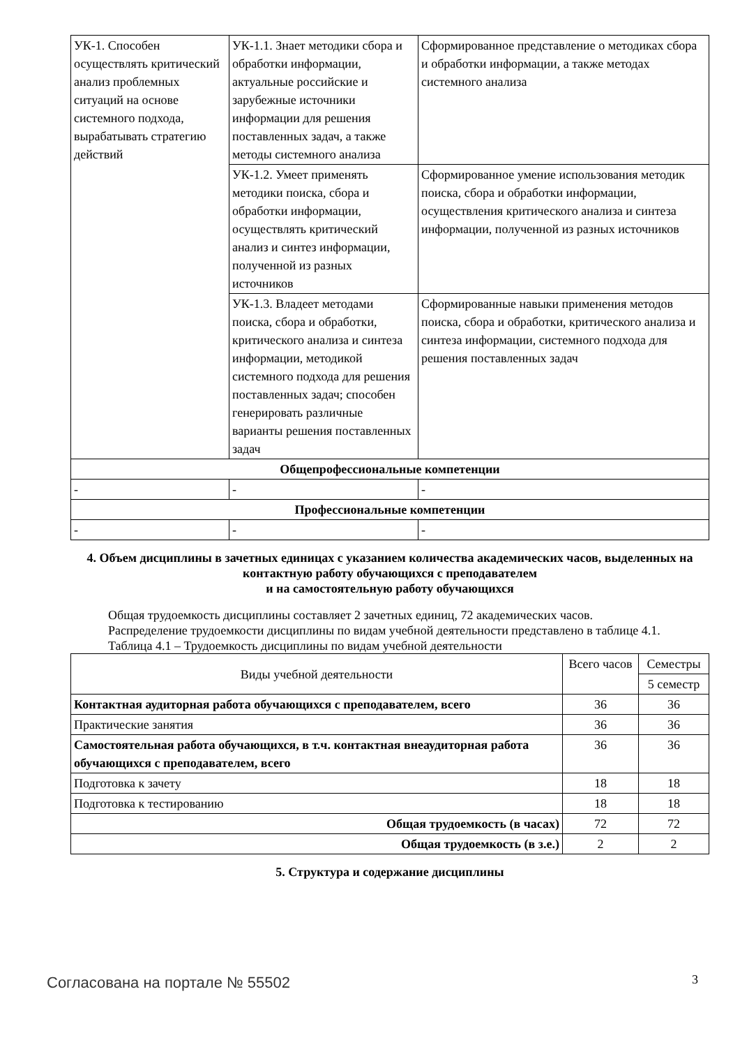| УК-1. Способен осуществлять критический анализ проблемных ситуаций на основе системного подхода, вырабатывать стратегию действий | УК-1.1. Знает методики сбора и обработки информации, актуальные российские и зарубежные источники информации для решения поставленных задач, а также методы системного анализа | Сформированное представление о методиках сбора и обработки информации, а также методах системного анализа |
| | УК-1.2. Умеет применять методики поиска, сбора и обработки информации, осуществлять критический анализ и синтез информации, полученной из разных источников | Сформированное умение использования методик поиска, сбора и обработки информации, осуществления критического анализа и синтеза информации, полученной из разных источников |
| | УК-1.3. Владеет методами поиска, сбора и обработки, критического анализа и синтеза информации, методикой системного подхода для решения поставленных задач; способен генерировать различные варианты решения поставленных задач | Сформированные навыки применения методов поиска, сбора и обработки, критического анализа и синтеза информации, системного подхода для решения поставленных задач |
| Общепрофессиональные компетенции | | |
| - | - | - |
| Профессиональные компетенции | | |
| - | - | - |
4. Объем дисциплины в зачетных единицах с указанием количества академических часов, выделенных на контактную работу обучающихся с преподавателем
и на самостоятельную работу обучающихся
Общая трудоемкость дисциплины составляет 2 зачетных единиц, 72 академических часов.
Распределение трудоемкости дисциплины по видам учебной деятельности представлено в таблице 4.1.
Таблица 4.1 – Трудоемкость дисциплины по видам учебной деятельности
| Виды учебной деятельности | Всего часов | Семестры |
| --- | --- | --- |
| | | 5 семестр |
| Контактная аудиторная работа обучающихся с преподавателем, всего | 36 | 36 |
| Практические занятия | 36 | 36 |
| Самостоятельная работа обучающихся, в т.ч. контактная внеаудиторная работа обучающихся с преподавателем, всего | 36 | 36 |
| Подготовка к зачету | 18 | 18 |
| Подготовка к тестированию | 18 | 18 |
| Общая трудоемкость (в часах) | 72 | 72 |
| Общая трудоемкость (в з.е.) | 2 | 2 |
5. Структура и содержание дисциплины
Согласована на портале № 55502 3